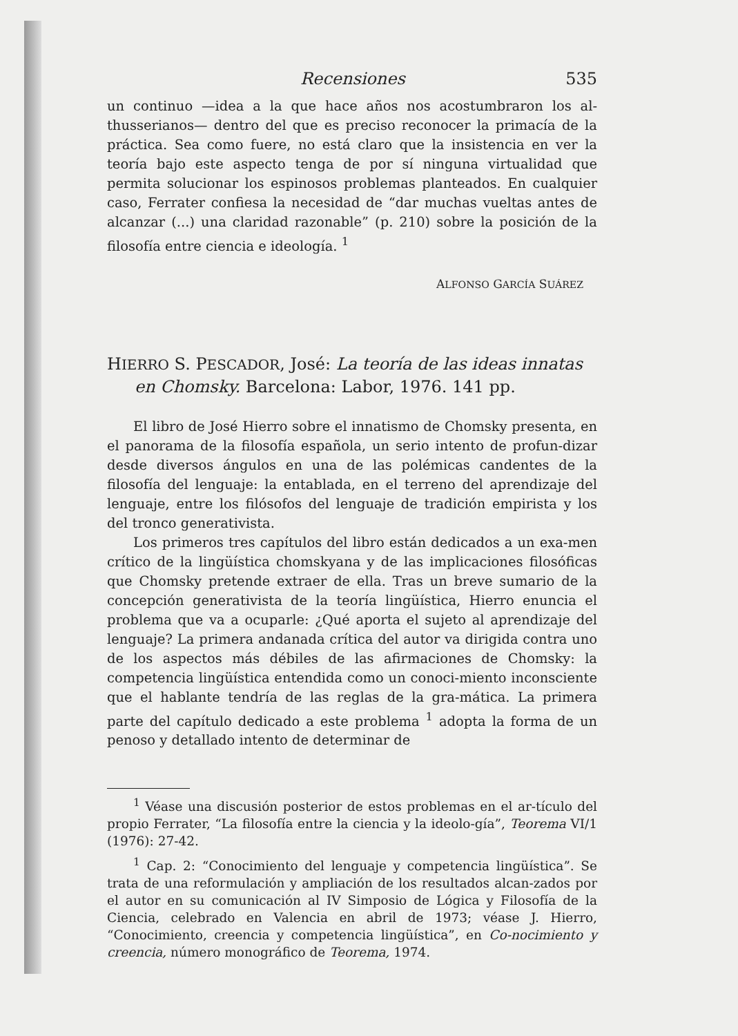Recensiones 535
un continuo —idea a la que hace años nos acostumbraron los al-thusserianos— dentro del que es preciso reconocer la primacía de la práctica. Sea como fuere, no está claro que la insistencia en ver la teoría bajo este aspecto tenga de por sí ninguna virtualidad que permita solucionar los espinosos problemas planteados. En cualquier caso, Ferrater confiesa la necesidad de “dar muchas vueltas antes de alcanzar (...) una claridad razonable” (p. 210) sobre la posición de la filosofía entre ciencia e ideología. <sup>1</sup>
ALFONSO GARCÍA SUÁREZ
HIERRO S. PESCADOR, José: La teoría de las ideas innatas en Chomsky. Barcelona: Labor, 1976. 141 pp.
El libro de José Hierro sobre el innatismo de Chomsky presenta, en el panorama de la filosofía española, un serio intento de profun-dizar desde diversos ángulos en una de las polémicas candentes de la filosofía del lenguaje: la entablada, en el terreno del aprendizaje del lenguaje, entre los filósofos del lenguaje de tradición empirista y los del tronco generativista.
Los primeros tres capítulos del libro están dedicados a un exa-men crítico de la lingüística chomskyana y de las implicaciones filosóficas que Chomsky pretende extraer de ella. Tras un breve sumario de la concepción generativista de la teoría lingüística, Hierro enuncia el problema que va a ocuparle: ¿Qué aporta el sujeto al aprendizaje del lenguaje? La primera andanada crítica del autor va dirigida contra uno de los aspectos más débiles de las afirmaciones de Chomsky: la competencia lingüística entendida como un conoci-miento inconsciente que el hablante tendría de las reglas de la gra-mática. La primera parte del capítulo dedicado a este problema <sup>1</sup> adopta la forma de un penoso y detallado intento de determinar de
<sup>1</sup> Véase una discusión posterior de estos problemas en el ar-tículo del propio Ferrater, “La filosofía entre la ciencia y la ideolo-gía”, Teorema VI/1 (1976): 27-42.
<sup>1</sup> Cap. 2: “Conocimiento del lenguaje y competencia lingüística”. Se trata de una reformulación y ampliación de los resultados alcan-zados por el autor en su comunicación al IV Simposio de Lógica y Filosofía de la Ciencia, celebrado en Valencia en abril de 1973; véase J. Hierro, “Conocimiento, creencia y competencia lingüística”, en Co-nocimiento y creencia, número monográfico de Teorema, 1974.